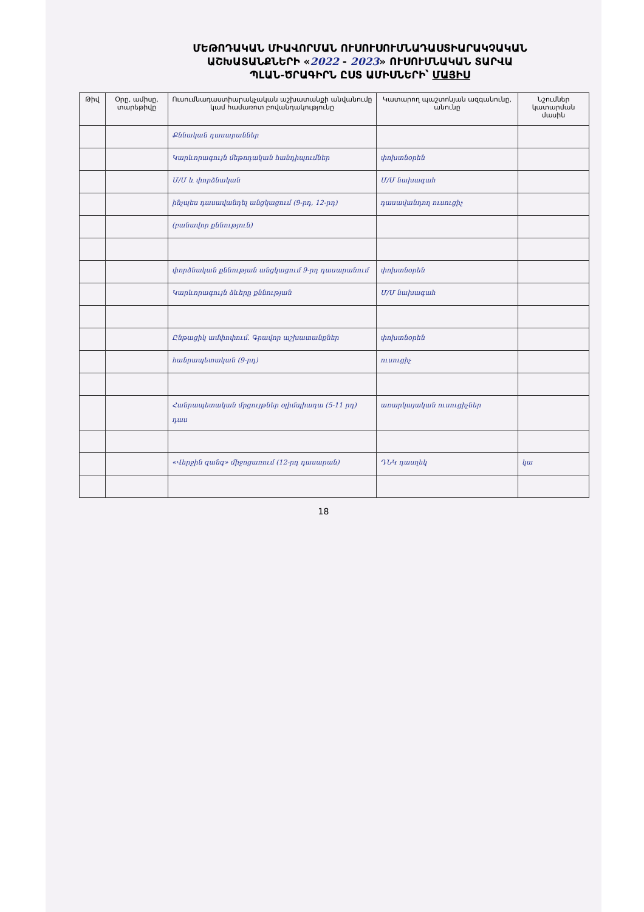ՄԵԹՈԴԱԿԱՆ ՄԻԱՎՈՐՄԱՆ ՈՒՍՈՒՍՈՒՄՆԱԴԱՍՏԻԱՐԱԿՉԱԿԱՆ
ԱՇԽԱՏԱՆՔՆԵՐԻ «2022 - 2023» ՈՒՍՈՒՄՆԱԿԱՆ ՏԱՐՎԱ
ՊԼԱՆ-ԾՐԱԳԻՐՆ ԸՍՏ ԱՄԻՍՆԵՐԻ՝ ՄԱՅԻՍ
| Թիվ | Օրը, ամիսը, տարեթիվը | Ուսումնադաստիարակչական աշխատանքի անվանումը կամ համառոտ բովանդակությունը | Կատարող պաշտոնյան ազգանունը, անունը | Նշումներ կատարման մասին |
| --- | --- | --- | --- | --- |
| | | Քննական դասարաններ | | |
| | | Կարևորագույն մեթոդական հանդիպումներ | փոխտնօրեն | |
| | | Մ/Մ և փորձնական | Մ/Մ նախագահ | |
| | | ինչպես դասավանդել անցկացում (9-րդ, 12-րդ) | դասավանդող ուսուցիչ | |
| | | (բանավոր քննություն) | | |
| | | փորձնական քննության անցկացում 9-րդ դասարանում | փոխտնօրեն | |
| | | Կարևորագույն ձևերը քննության | Մ/Մ նախագահ | |
| | | Ընթացիկ ամփոփում. Գրավոր աշխատանքներ | փոխտնօրեն | |
| | | հանրապետական (9-րդ) | ուսուցիչ | |
| | | Հանրապետական մրցույթներ օլիմպիադա (5-11 րդ) դաս | առարկայական ուսուցիչներ | |
| | | «Վերջին զանգ» միջոցառում (12-րդ դասարան) | ԴՆԿ դասղեկ | կա |
18